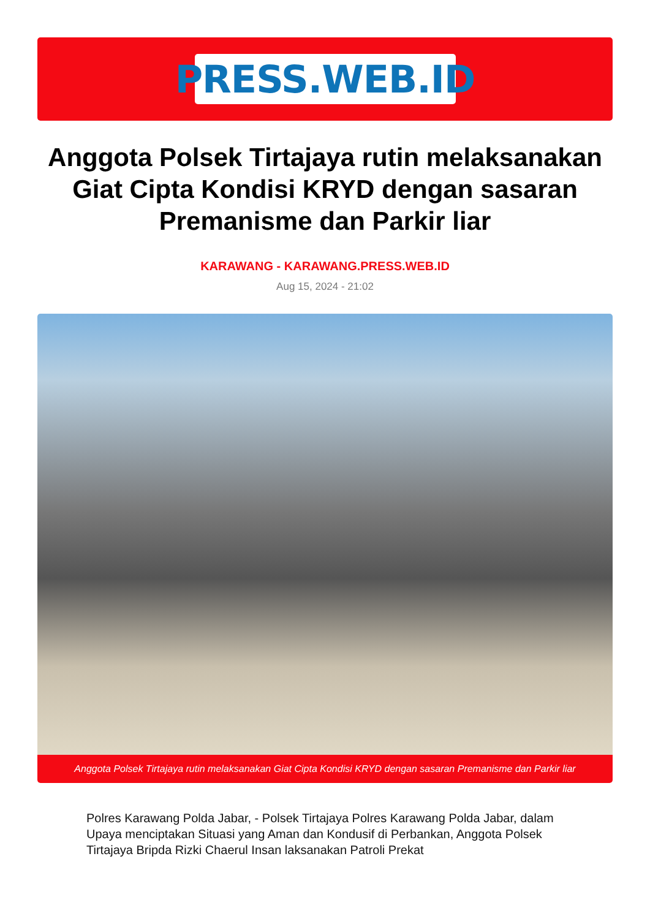PRESS.WEB.ID
Anggota Polsek Tirtajaya rutin melaksanakan Giat Cipta Kondisi KRYD dengan sasaran Premanisme dan Parkir liar
KARAWANG - KARAWANG.PRESS.WEB.ID
Aug 15, 2024 - 21:02
Anggota Polsek Tirtajaya rutin melaksanakan Giat Cipta Kondisi KRYD dengan sasaran Premanisme dan Parkir liar
Polres Karawang Polda Jabar, - Polsek Tirtajaya Polres Karawang Polda Jabar, dalam Upaya menciptakan Situasi yang Aman dan Kondusif di Perbankan, Anggota Polsek Tirtajaya Bripda Rizki Chaerul Insan laksanakan Patroli Prekat